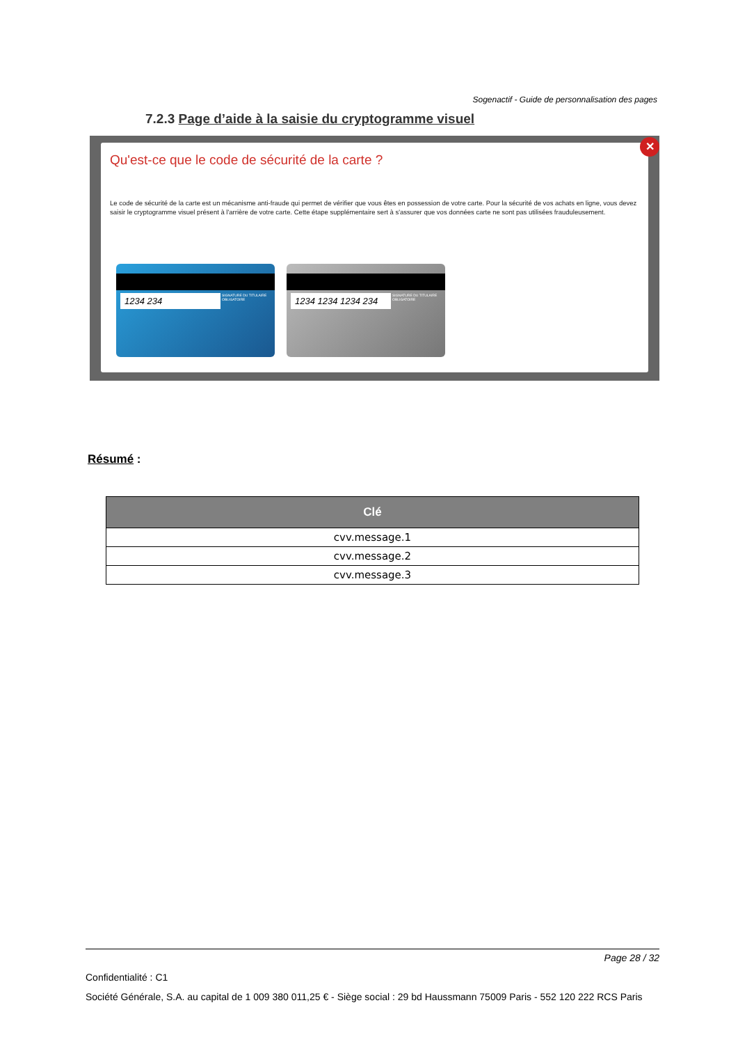Sogenactif - Guide de personnalisation des pages
7.2.3 Page d’aide à la saisie du cryptogramme visuel
Qu'est-ce que le code de sécurité de la carte ?
Le code de sécurité de la carte est un mécanisme anti-fraude qui permet de vérifier que vous êtes en possession de votre carte. Pour la sécurité de vos achats en ligne, vous devez saisir le cryptogramme visuel présent à l'arrière de votre carte. Cette étape supplémentaire sert à s'assurer que vos données carte ne sont pas utilisées frauduleusement.
1234 234
SIGNATURE DU TITULAIRE OBLIGATOIRE
1234 1234 1234 234
SIGNATURE DU TITULAIRE OBLIGATOIRE
✕
Résumé :
| Clé |
| --- |
| cvv.message.1 |
| cvv.message.2 |
| cvv.message.3 |
Page 28 / 32
Confidentialité : C1
Société Générale, S.A. au capital de 1 009 380 011,25 € - Siège social : 29 bd Haussmann 75009 Paris - 552 120 222 RCS Paris